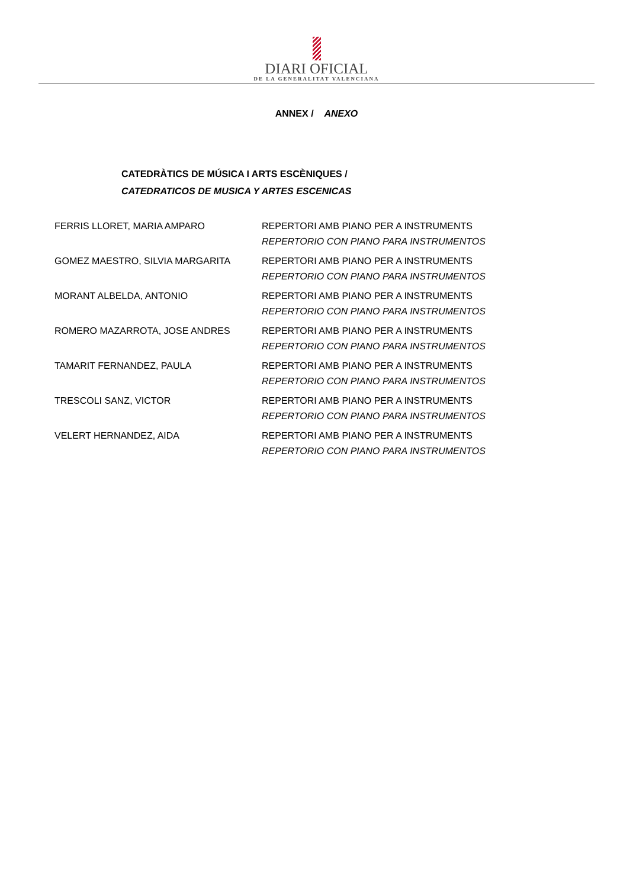DIARI OFICIAL
DE LA GENERALITAT VALENCIANA
ANNEX / ANEXO
CATEDRÀTICS DE MÚSICA I ARTS ESCÈNIQUES /
CATEDRATICOS DE MUSICA Y ARTES ESCENICAS
| FERRIS LLORET, MARIA AMPARO | REPERTORI AMB PIANO PER A INSTRUMENTS REPERTORIO CON PIANO PARA INSTRUMENTOS |
| GOMEZ MAESTRO, SILVIA MARGARITA | REPERTORI AMB PIANO PER A INSTRUMENTS REPERTORIO CON PIANO PARA INSTRUMENTOS |
| MORANT ALBELDA, ANTONIO | REPERTORI AMB PIANO PER A INSTRUMENTS REPERTORIO CON PIANO PARA INSTRUMENTOS |
| ROMERO MAZARROTA, JOSE ANDRES | REPERTORI AMB PIANO PER A INSTRUMENTS REPERTORIO CON PIANO PARA INSTRUMENTOS |
| TAMARIT FERNANDEZ, PAULA | REPERTORI AMB PIANO PER A INSTRUMENTS REPERTORIO CON PIANO PARA INSTRUMENTOS |
| TRESCOLI SANZ, VICTOR | REPERTORI AMB PIANO PER A INSTRUMENTS REPERTORIO CON PIANO PARA INSTRUMENTOS |
| VELERT HERNANDEZ, AIDA | REPERTORI AMB PIANO PER A INSTRUMENTS REPERTORIO CON PIANO PARA INSTRUMENTOS |